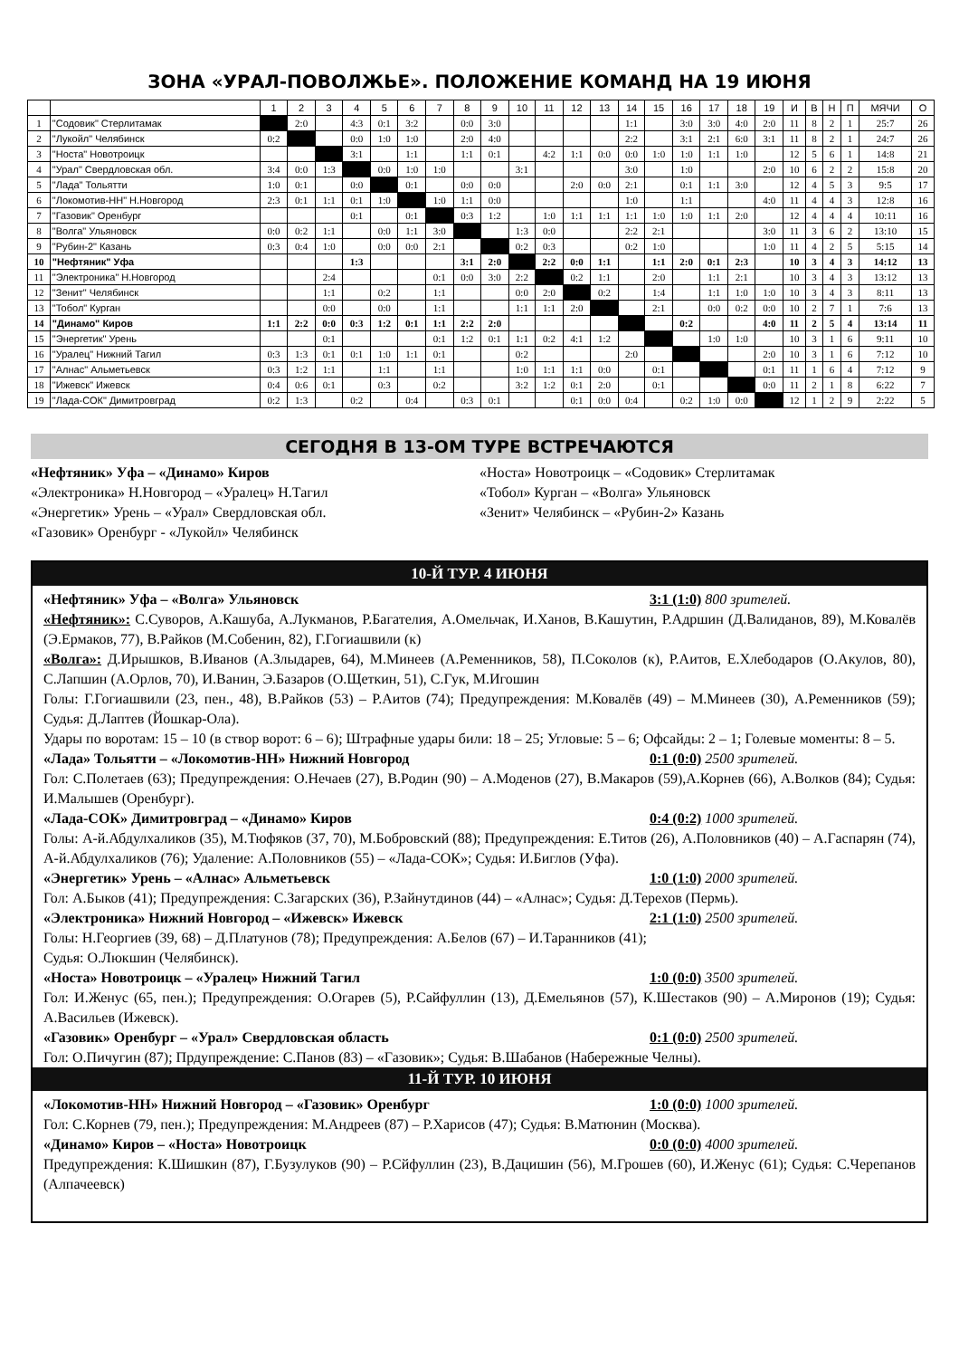ЗОНА «УРАЛ-ПОВОЛЖЬЕ». ПОЛОЖЕНИЕ КОМАНД НА 19 ИЮНЯ
| | | 1 | 2 | 3 | 4 | 5 | 6 | 7 | 8 | 9 | 10 | 11 | 12 | 13 | 14 | 15 | 16 | 17 | 18 | 19 | И | В | Н | П | МЯЧИ | О |
| 1 | "Содовик" Стерлитамак | | 2:0 | | 4:3 | 0:1 | 3:2 | | 0:0 | 3:0 | | | | | 1:1 | | 3:0 | 3:0 | 4:0 | 2:0 | 11 | 8 | 2 | 1 | 25:7 | 26 |
| 2 | "Лукойл" Челябинск | 0:2 | | | 0:0 | 1:0 | 1:0 | | 2:0 | 4:0 | | | | | 2:2 | | 3:1 | 2:1 | 6:0 | 3:1 | 11 | 8 | 2 | 1 | 24:7 | 26 |
| 3 | "Носта" Новотроицк | | | | 3:1 | | 1:1 | | 1:1 | 0:1 | | 4:2 | 1:1 | 0:0 | 0:0 | 1:0 | 1:0 | 1:1 | 1:0 | | 12 | 5 | 6 | 1 | 14:8 | 21 |
| 4 | "Урал" Свердловская обл. | 3:4 | 0:0 | 1:3 | | 0:0 | 1:0 | 1:0 | | | 3:1 | | | | 3:0 | | 1:0 | | | 2:0 | 10 | 6 | 2 | 2 | 15:8 | 20 |
| 5 | "Лада" Тольятти | 1:0 | 0:1 | | 0:0 | | 0:1 | | 0:0 | 0:0 | | | 2:0 | 0:0 | 2:1 | | 0:1 | 1:1 | 3:0 | | 12 | 4 | 5 | 3 | 9:5 | 17 |
| 6 | "Локомотив-НН" Н.Новгород | 2:3 | 0:1 | 1:1 | 0:1 | 1:0 | | 1:0 | 1:1 | 0:0 | | | | | 1:0 | | 1:1 | | | 4:0 | 11 | 4 | 4 | 3 | 12:8 | 16 |
| 7 | "Газовик" Оренбург | | | | 0:1 | | 0:1 | | 0:3 | 1:2 | | 1:0 | 1:1 | 1:1 | 1:1 | 1:0 | 1:0 | 1:1 | 2:0 | | 12 | 4 | 4 | 4 | 10:11 | 16 |
| 8 | "Волга" Ульяновск | 0:0 | 0:2 | 1:1 | | 0:0 | 1:1 | 3:0 | | | 1:3 | 0:0 | | | 2:2 | 2:1 | | | | 3:0 | 11 | 3 | 6 | 2 | 13:10 | 15 |
| 9 | "Рубин-2" Казань | 0:3 | 0:4 | 1:0 | | 0:0 | 0:0 | 2:1 | | | 0:2 | 0:3 | | | 0:2 | 1:0 | | | | 1:0 | 11 | 4 | 2 | 5 | 5:15 | 14 |
| 10 | "Нефтяник" Уфа | | | | 1:3 | | | | 3:1 | 2:0 | | 2:2 | 0:0 | 1:1 | | 1:1 | 2:0 | 0:1 | 2:3 | | 10 | 3 | 4 | 3 | 14:12 | 13 |
| 11 | "Электроника" Н.Новгород | | | 2:4 | | | | 0:1 | 0:0 | 3:0 | 2:2 | | 0:2 | 1:1 | | 2:0 | | 1:1 | 2:1 | | 10 | 3 | 4 | 3 | 13:12 | 13 |
| 12 | "Зенит" Челябинск | | | 1:1 | | 0:2 | | 1:1 | | | 0:0 | 2:0 | | 0:2 | | 1:4 | | 1:1 | 1:0 | 1:0 | 10 | 3 | 4 | 3 | 8:11 | 13 |
| 13 | "Тобол" Курган | | | 0:0 | | 0:0 | | 1:1 | | | 1:1 | 1:1 | 2:0 | | | 2:1 | | 0:0 | 0:2 | 0:0 | 10 | 2 | 7 | 1 | 7:6 | 13 |
| 14 | "Динамо" Киров | 1:1 | 2:2 | 0:0 | 0:3 | 1:2 | 0:1 | 1:1 | 2:2 | 2:0 | | | | | | | 0:2 | | | 4:0 | 11 | 2 | 5 | 4 | 13:14 | 11 |
| 15 | "Энергетик" Урень | | | 0:1 | | | | 0:1 | 1:2 | 0:1 | 1:1 | 0:2 | 4:1 | 1:2 | | | | 1:0 | 1:0 | | 10 | 3 | 1 | 6 | 9:11 | 10 |
| 16 | "Уралец" Нижний Тагил | 0:3 | 1:3 | 0:1 | 0:1 | 1:0 | 1:1 | 0:1 | | | 0:2 | | | | 2:0 | | | | | 2:0 | 10 | 3 | 1 | 6 | 7:12 | 10 |
| 17 | "Алнас" Альметьевск | 0:3 | 1:2 | 1:1 | | 1:1 | | 1:1 | | | 1:0 | 1:1 | 1:1 | 0:0 | | 0:1 | | | | 0:1 | 11 | 1 | 6 | 4 | 7:12 | 9 |
| 18 | "Ижевск" Ижевск | 0:4 | 0:6 | 0:1 | | 0:3 | | 0:2 | | | 3:2 | 1:2 | 0:1 | 2:0 | | 0:1 | | | | 0:0 | 11 | 2 | 1 | 8 | 6:22 | 7 |
| 19 | "Лада-СОК" Димитровград | 0:2 | 1:3 | | 0:2 | | 0:4 | | 0:3 | 0:1 | | | 0:1 | 0:0 | 0:4 | | 0:2 | 1:0 | 0:0 | | 12 | 1 | 2 | 9 | 2:22 | 5 |
СЕГОДНЯ В 13-ОМ ТУРЕ ВСТРЕЧАЮТСЯ
«Нефтяник» Уфа – «Динамо» Киров
«Электроника» Н.Новгород – «Уралец» Н.Тагил
«Энергетик» Урень – «Урал» Свердловская обл.
«Газовик» Оренбург - «Лукойл» Челябинск
«Носта» Новотроицк – «Содовик» Стерлитамак
«Тобол» Курган – «Волга» Ульяновск
«Зенит» Челябинск – «Рубин-2» Казань
10-Й ТУР. 4 ИЮНЯ
«Нефтяник» Уфа – «Волга» Ульяновск 3:1 (1:0) 800 зрителей.
«Нефтяник»: С.Суворов, А.Кашуба, А.Лукманов, Р.Багателия, А.Омельчак, И.Ханов, В.Кашутин, Р.Адршин (Д.Валиданов, 89), М.Ковалёв (Э.Ермаков, 77), В.Райков (М.Собенин, 82), Г.Гогиашвили (к)
«Волга»: Д.Ирышков, В.Иванов (А.Злыдарев, 64), М.Минеев (А.Ременников, 58), П.Соколов (к), Р.Аитов, Е.Хлебодаров (О.Акулов, 80), С.Лапшин (А.Орлов, 70), И.Ванин, Э.Базаров (О.Щеткин, 51), С.Гук, М.Игошин
Голы: Г.Гогиашвили (23, пен., 48), В.Райков (53) – Р.Аитов (74); Предупреждения: М.Ковалёв (49) – М.Минеев (30), А.Ременников (59); Судья: Д.Лаптев (Йошкар-Ола).
Удары по воротам: 15 – 10 (в створ ворот: 6 – 6); Штрафные удары били: 18 – 25; Угловые: 5 – 6; Офсайды: 2 – 1; Голевые моменты: 8 – 5.
«Лада» Тольятти – «Локомотив-НН» Нижний Новгород 0:1 (0:0) 2500 зрителей.
Гол: С.Полетаев (63); Предупреждения: О.Нечаев (27), В.Родин (90) – А.Моденов (27), В.Макаров (59),А.Корнев (66), А.Волков (84); Судья: И.Малышев (Оренбург).
«Лада-СОК» Димитровград – «Динамо» Киров 0:4 (0:2) 1000 зрителей.
Голы: А-й.Абдулхаликов (35), М.Тюфяков (37, 70), М.Бобровский (88); Предупреждения: Е.Титов (26), А.Половников (40) – А.Гаспарян (74), А-й.Абдулхаликов (76); Удаление: А.Половников (55) – «Лада-СОК»; Судья: И.Биглов (Уфа).
«Энергетик» Урень – «Алнас» Альметьевск 1:0 (1:0) 2000 зрителей.
Гол: А.Быков (41); Предупреждения: С.Загарских (36), Р.Зайнутдинов (44) – «Алнас»; Судья: Д.Терехов (Пермь).
«Электроника» Нижний Новгород – «Ижевск» Ижевск 2:1 (1:0) 2500 зрителей.
Голы: Н.Георгиев (39, 68) – Д.Платунов (78); Предупреждения: А.Белов (67) – И.Таранников (41);
Судья: О.Люкшин (Челябинск).
«Носта» Новотроицк – «Уралец» Нижний Тагил 1:0 (0:0) 3500 зрителей.
Гол: И.Женус (65, пен.); Предупреждения: О.Огарев (5), Р.Сайфуллин (13), Д.Емельянов (57), К.Шестаков (90) – А.Миронов (19); Судья: А.Васильев (Ижевск).
«Газовик» Оренбург – «Урал» Свердловская область 0:1 (0:0) 2500 зрителей.
Гол: О.Пичугин (87); Прдупреждение: С.Панов (83) – «Газовик»; Судья: В.Шабанов (Набережные Челны).
11-Й ТУР. 10 ИЮНЯ
«Локомотив-НН» Нижний Новгород – «Газовик» Оренбург 1:0 (0:0) 1000 зрителей.
Гол: С.Корнев (79, пен.); Предупреждения: М.Андреев (87) – Р.Харисов (47); Судья: В.Матюнин (Москва).
«Динамо» Киров – «Носта» Новотроицк 0:0 (0:0) 4000 зрителей.
Предупреждения: К.Шишкин (87), Г.Бузулуков (90) – Р.Сйфуллин (23), В.Дацишин (56), М.Грошев (60), И.Женус (61); Судья: С.Черепанов (Алпачеевск)